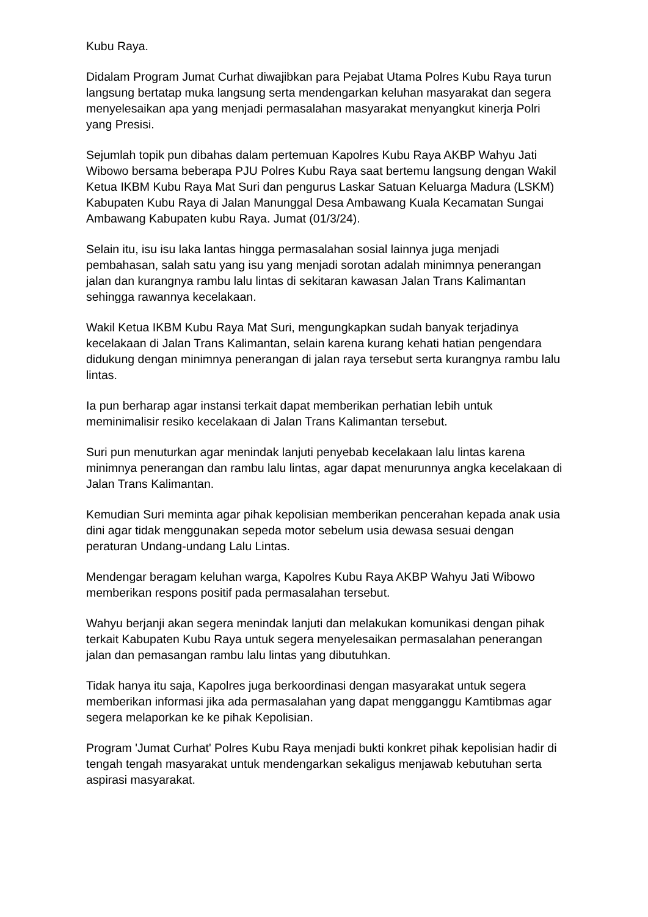Kubu Raya.
Didalam Program Jumat Curhat diwajibkan para Pejabat Utama Polres Kubu Raya turun langsung bertatap muka langsung serta mendengarkan keluhan masyarakat dan segera menyelesaikan apa yang menjadi permasalahan masyarakat menyangkut kinerja Polri yang Presisi.
Sejumlah topik pun dibahas dalam pertemuan Kapolres Kubu Raya AKBP Wahyu Jati Wibowo bersama beberapa PJU Polres Kubu Raya saat bertemu langsung dengan Wakil Ketua IKBM Kubu Raya Mat Suri dan pengurus Laskar Satuan Keluarga Madura (LSKM) Kabupaten Kubu Raya di Jalan Manunggal Desa Ambawang Kuala Kecamatan Sungai Ambawang Kabupaten kubu Raya. Jumat (01/3/24).
Selain itu, isu isu laka lantas hingga permasalahan sosial lainnya juga menjadi pembahasan, salah satu yang isu yang menjadi sorotan adalah minimnya penerangan jalan dan kurangnya rambu lalu lintas di sekitaran kawasan Jalan Trans Kalimantan sehingga rawannya kecelakaan.
Wakil Ketua IKBM Kubu Raya Mat Suri, mengungkapkan sudah banyak terjadinya kecelakaan di Jalan Trans Kalimantan, selain karena kurang kehati hatian pengendara didukung dengan minimnya penerangan di jalan raya tersebut serta kurangnya rambu lalu lintas.
Ia pun berharap agar instansi terkait dapat memberikan perhatian lebih untuk meminimalisir resiko kecelakaan di Jalan Trans Kalimantan tersebut.
Suri pun menuturkan agar menindak lanjuti penyebab kecelakaan lalu lintas karena minimnya penerangan dan rambu lalu lintas, agar dapat menurunnya angka kecelakaan di Jalan Trans Kalimantan.
Kemudian Suri meminta agar pihak kepolisian memberikan pencerahan kepada anak usia dini agar tidak menggunakan sepeda motor sebelum usia dewasa sesuai dengan peraturan Undang-undang Lalu Lintas.
Mendengar beragam keluhan warga, Kapolres Kubu Raya AKBP Wahyu Jati Wibowo memberikan respons positif pada permasalahan tersebut.
Wahyu berjanji akan segera menindak lanjuti dan melakukan komunikasi dengan pihak terkait Kabupaten Kubu Raya untuk segera menyelesaikan permasalahan penerangan jalan dan pemasangan rambu lalu lintas yang dibutuhkan.
Tidak hanya itu saja, Kapolres juga berkoordinasi dengan masyarakat untuk segera memberikan informasi jika ada permasalahan yang dapat mengganggu Kamtibmas agar segera melaporkan ke ke pihak Kepolisian.
Program 'Jumat Curhat' Polres Kubu Raya menjadi bukti konkret pihak kepolisian hadir di tengah tengah masyarakat untuk mendengarkan sekaligus menjawab kebutuhan serta aspirasi masyarakat.